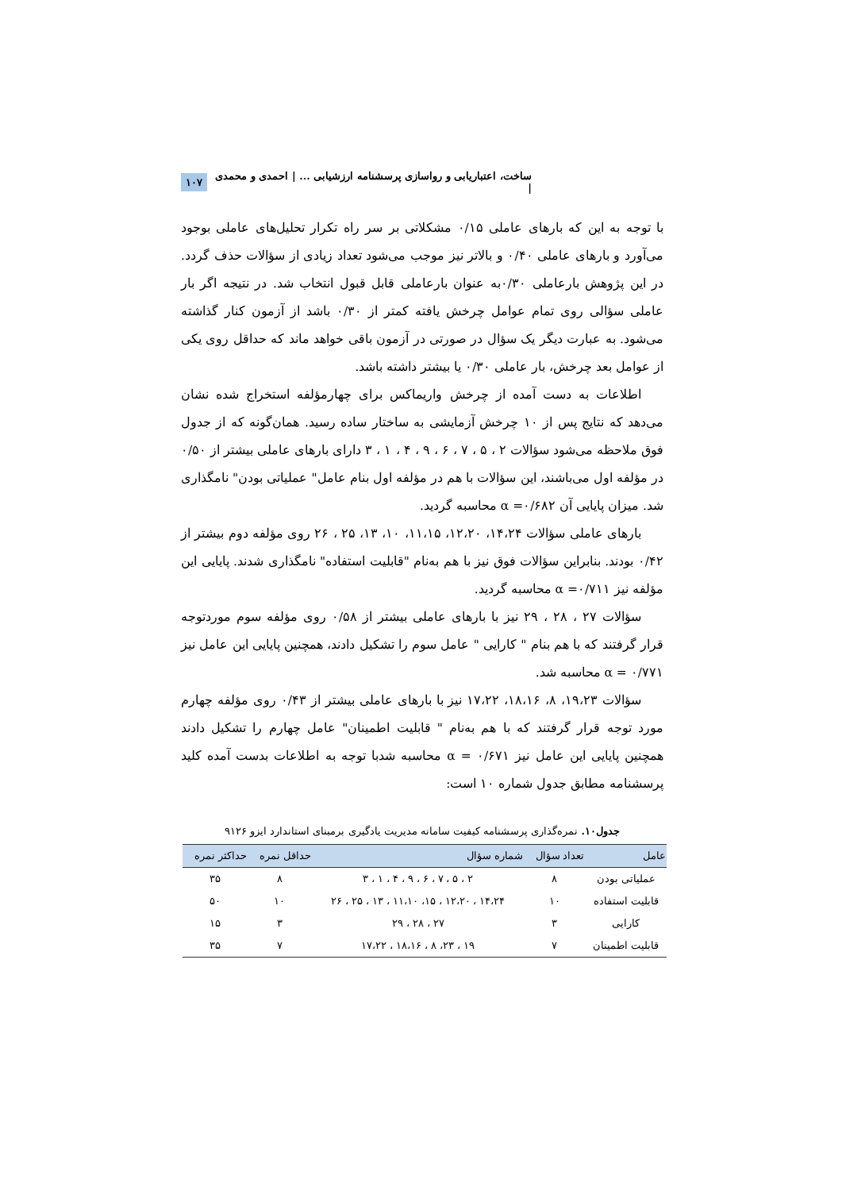ساخت، اعتباریابی و رواسازی پرسشنامه ارزشیابی ... | احمدی و محمدی | ۱۰۷
با توجه به این که بارهای عاملی ۰/۱۵ مشکلاتی بر سر راه تکرار تحلیل‌های عاملی بوجود می‌آورد و بارهای عاملی ۰/۴۰ و بالاتر نیز موجب می‌شود تعداد زیادی از سؤالات حذف گردد. در این پژوهش بارعاملی ۰/۳۰به عنوان بارعاملی قابل قبول انتخاب شد. در نتیجه اگر بار عاملی سؤالی روی تمام عوامل چرخش یافته کمتر از ۰/۳۰ باشد از آزمون کنار گذاشته می‌شود. به عبارت دیگر یک سؤال در صورتی در آزمون باقی خواهد ماند که حداقل روی یکی از عوامل بعد چرخش، بار عاملی ۰/۳۰ یا بیشتر داشته باشد.
اطلاعات به دست آمده از چرخش واریماکس برای چهارمؤلفه استخراج شده نشان می‌دهد که نتایج پس از ۱۰ چرخش آزمایشی به ساختار ساده رسید. همان‌گونه که از جدول فوق ملاحظه می‌شود سؤالات ۲ ، ۵ ، ۷ ، ۶ ، ۹ ، ۴ ، ۱ ، ۳ دارای بارهای عاملی بیشتر از ۰/۵۰ در مؤلفه اول می‌باشند، این سؤالات با هم در مؤلفه اول بنام عامل" عملیاتی بودن" نامگذاری شد. میزان پایایی آن ۰/۶۸۲= α محاسبه گردید.
بارهای عاملی سؤالات ۱۴،۲۴، ۱۲،۲۰، ۱۱،۱۵، ۱۰، ۱۳، ۲۵ ، ۲۶ روی مؤلفه دوم بیشتر از ۰/۴۲ بودند. بنابراین سؤالات فوق نیز با هم به‌نام "قابلیت استفاده" نامگذاری شدند. پایایی این مؤلفه نیز ۰/۷۱۱= α محاسبه گردید.
سؤالات ۲۷ ، ۲۸ ، ۲۹ نیز با بارهای عاملی بیشتر از ۰/۵۸ روی مؤلفه سوم موردتوجه قرار گرفتند که با هم بنام " کارایی " عامل سوم را تشکیل دادند، همچنین پایایی این عامل نیز ۰/۷۷۱ = α محاسبه شد.
سؤالات ۱۹،۲۳، ۸، ۱۸،۱۶، ۱۷،۲۲ نیز با بارهای عاملی بیشتر از ۰/۴۳ روی مؤلفه چهارم مورد توجه قرار گرفتند که با هم به‌نام " قابلیت اطمینان" عامل چهارم را تشکیل دادند همچنین پایایی این عامل نیز ۰/۶۷۱ = α محاسبه شدبا توجه به اطلاعات بدست آمده کلید پرسشنامه مطابق جدول شماره ۱۰ است:
جدول۱۰. نمره‌گذاری پرسشنامه کیفیت سامانه مدیریت یادگیری برمبنای استاندارد ایزو ۹۱۲۶
| عامل | تعداد سؤال | شماره سؤال | حداقل نمره | حداکثر نمره |
| --- | --- | --- | --- | --- |
| عملیاتی بودن | ۸ | ۲ ، ۵ ، ۷ ، ۶ ، ۹ ، ۴ ، ۱ ، ۳ | ۸ | ۳۵ |
| قابلیت استفاده | ۱۰ | ۱۴،۲۴ ، ۱۲،۲۰ ، ۱۵، ۱۱،۱۰ ، ۱۳ ، ۲۵ ، ۲۶ | ۱۰ | ۵۰ |
| کارایی | ۳ | ۲۷ ، ۲۸ ، ۲۹ | ۳ | ۱۵ |
| قابلیت اطمینان | ۷ | ۱۹ ، ۲۳، ۸ ، ۱۸،۱۶ ، ۱۷،۲۲ | ۷ | ۳۵ |